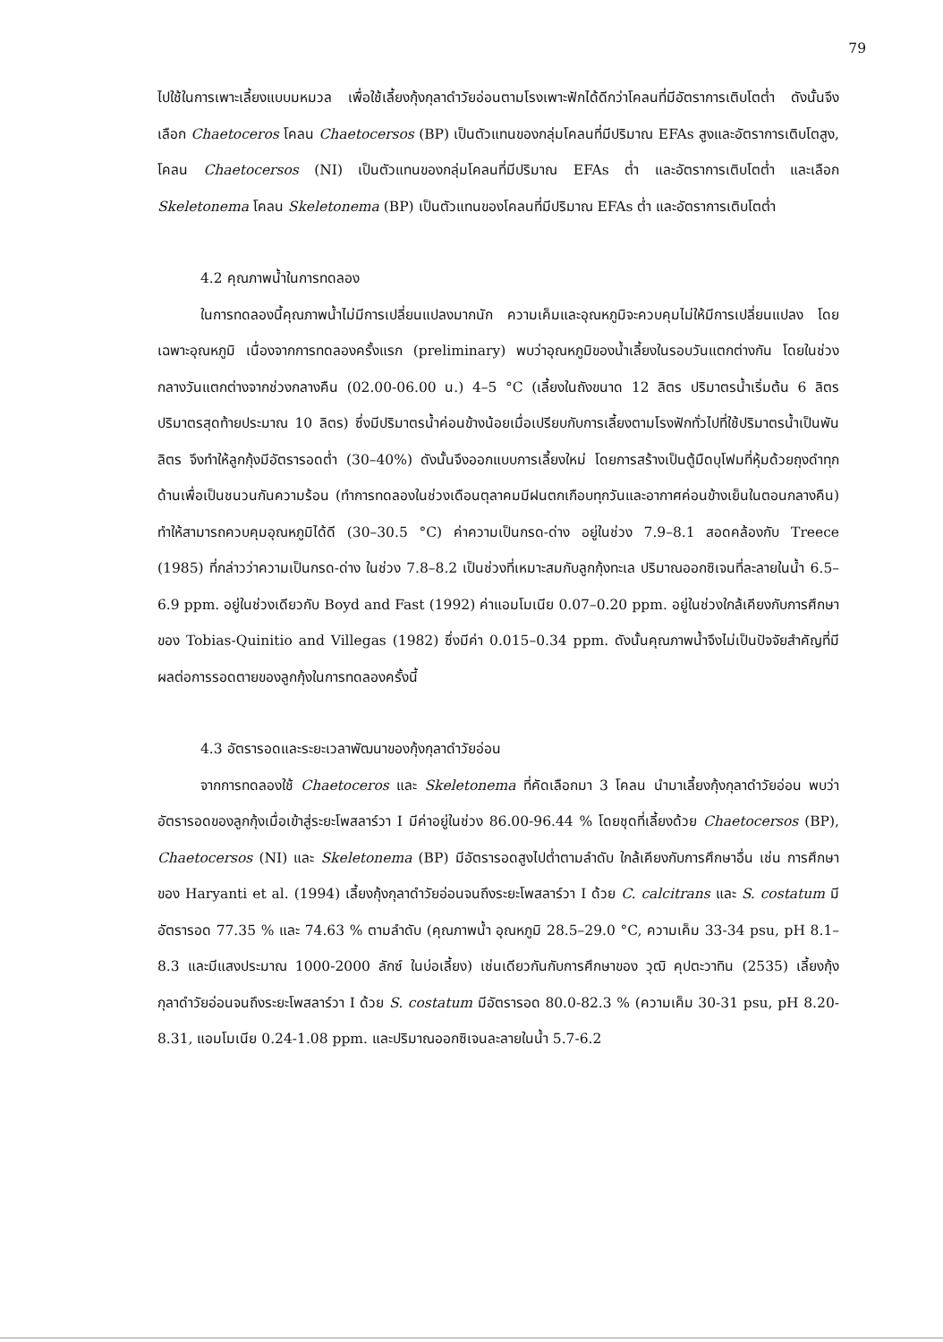79
ไปใช้ในการเพาะเลี้ยงแบบมหมวล เพื่อใช้เลี้ยงกุ้งกุลาดำวัยอ่อนตามโรงเพาะฟักได้ดีกว่าโคลนที่มีอัตราการเติบโตต่ำ ดังนั้นจึงเลือก Chaetoceros โคลน Chaetocersos (BP) เป็นตัวแทนของกลุ่มโคลนที่มีปริมาณ EFAs สูงและอัตราการเติบโตสูง, โคลน Chaetocersos (NI) เป็นตัวแทนของกลุ่มโคลนที่มีปริมาณ EFAs ต่ำ และอัตราการเติบโตต่ำ และเลือก Skeletonema โคลน Skeletonema (BP) เป็นตัวแทนของโคลนที่มีปริมาณ EFAs ต่ำ และอัตราการเติบโตต่ำ
4.2 คุณภาพน้ำในการทดลอง
ในการทดลองนี้คุณภาพน้ำไม่มีการเปลี่ยนแปลงมากนัก ความเค็มและอุณหภูมิจะควบคุมไม่ให้มีการเปลี่ยนแปลง โดยเฉพาะอุณหภูมิ เนื่องจากการทดลองครั้งแรก (preliminary) พบว่าอุณหภูมิของน้ำเลี้ยงในรอบวันแตกต่างกัน โดยในช่วงกลางวันแตกต่างจากช่วงกลางคืน (02.00-06.00 น.) 4–5 °C (เลี้ยงในถังขนาด 12 ลิตร ปริมาตรน้ำเริ่มต้น 6 ลิตร ปริมาตรสุดท้ายประมาณ 10 ลิตร) ซึ่งมีปริมาตรน้ำค่อนข้างน้อยเมื่อเปรียบกับการเลี้ยงตามโรงฟักทั่วไปที่ใช้ปริมาตรน้ำเป็นพันลิตร จึงทำให้ลูกกุ้งมีอัตรารอดต่ำ (30–40%) ดังนั้นจึงออกแบบการเลี้ยงใหม่ โดยการสร้างเป็นตู้มืดบุโฟมที่หุ้มด้วยถุงดำทุกด้านเพื่อเป็นชนวนกันความร้อน (ทำการทดลองในช่วงเดือนตุลาคมมีฝนตกเกือบทุกวันและอากาศค่อนข้างเย็นในตอนกลางคืน) ทำให้สามารถควบคุมอุณหภูมิได้ดี (30–30.5 °C) ค่าความเป็นกรด-ด่าง อยู่ในช่วง 7.9–8.1 สอดคล้องกับ Treece (1985) ที่กล่าวว่าความเป็นกรด-ด่าง ในช่วง 7.8–8.2 เป็นช่วงที่เหมาะสมกับลูกกุ้งทะเล ปริมาณออกซิเจนที่ละลายในน้ำ 6.5–6.9 ppm. อยู่ในช่วงเดียวกับ Boyd and Fast (1992) ค่าแอมโมเนีย 0.07–0.20 ppm. อยู่ในช่วงใกล้เคียงกับการศึกษาของ Tobias-Quinitio and Villegas (1982) ซึ่งมีค่า 0.015–0.34 ppm. ดังนั้นคุณภาพน้ำจึงไม่เป็นปัจจัยสำคัญที่มีผลต่อการรอดตายของลูกกุ้งในการทดลองครั้งนี้
4.3 อัตรารอดและระยะเวลาพัฒนาของกุ้งกุลาดำวัยอ่อน
จากการทดลองใช้ Chaetoceros และ Skeletonema ที่คัดเลือกมา 3 โคลน นำมาเลี้ยงกุ้งกุลาดำวัยอ่อน พบว่าอัตรารอดของลูกกุ้งเมื่อเข้าสู่ระยะโพสลาร์วา I มีค่าอยู่ในช่วง 86.00-96.44 % โดยชุดที่เลี้ยงด้วย Chaetocersos (BP), Chaetocersos (NI) และ Skeletonema (BP) มีอัตรารอดสูงไปต่ำตามลำดับ ใกล้เคียงกับการศึกษาอื่น เช่น การศึกษาของ Haryanti et al. (1994) เลี้ยงกุ้งกุลาดำวัยอ่อนจนถึงระยะโพสลาร์วา I ด้วย C. calcitrans และ S. costatum มีอัตรารอด 77.35 % และ 74.63 % ตามลำดับ (คุณภาพน้ำ อุณหภูมิ 28.5–29.0 °C, ความเค็ม 33-34 psu, pH 8.1–8.3 และมีแสงประมาณ 1000-2000 ลักซ์ ในบ่อเลี้ยง) เช่นเดียวกันกับการศึกษาของ วุฒิ คุปตะวาทิน (2535) เลี้ยงกุ้งกุลาดำวัยอ่อนจนถึงระยะโพสลาร์วา I ด้วย S. costatum มีอัตรารอด 80.0-82.3 % (ความเค็ม 30-31 psu, pH 8.20-8.31, แอมโมเนีย 0.24-1.08 ppm. และปริมาณออกซิเจนละลายในน้ำ 5.7-6.2